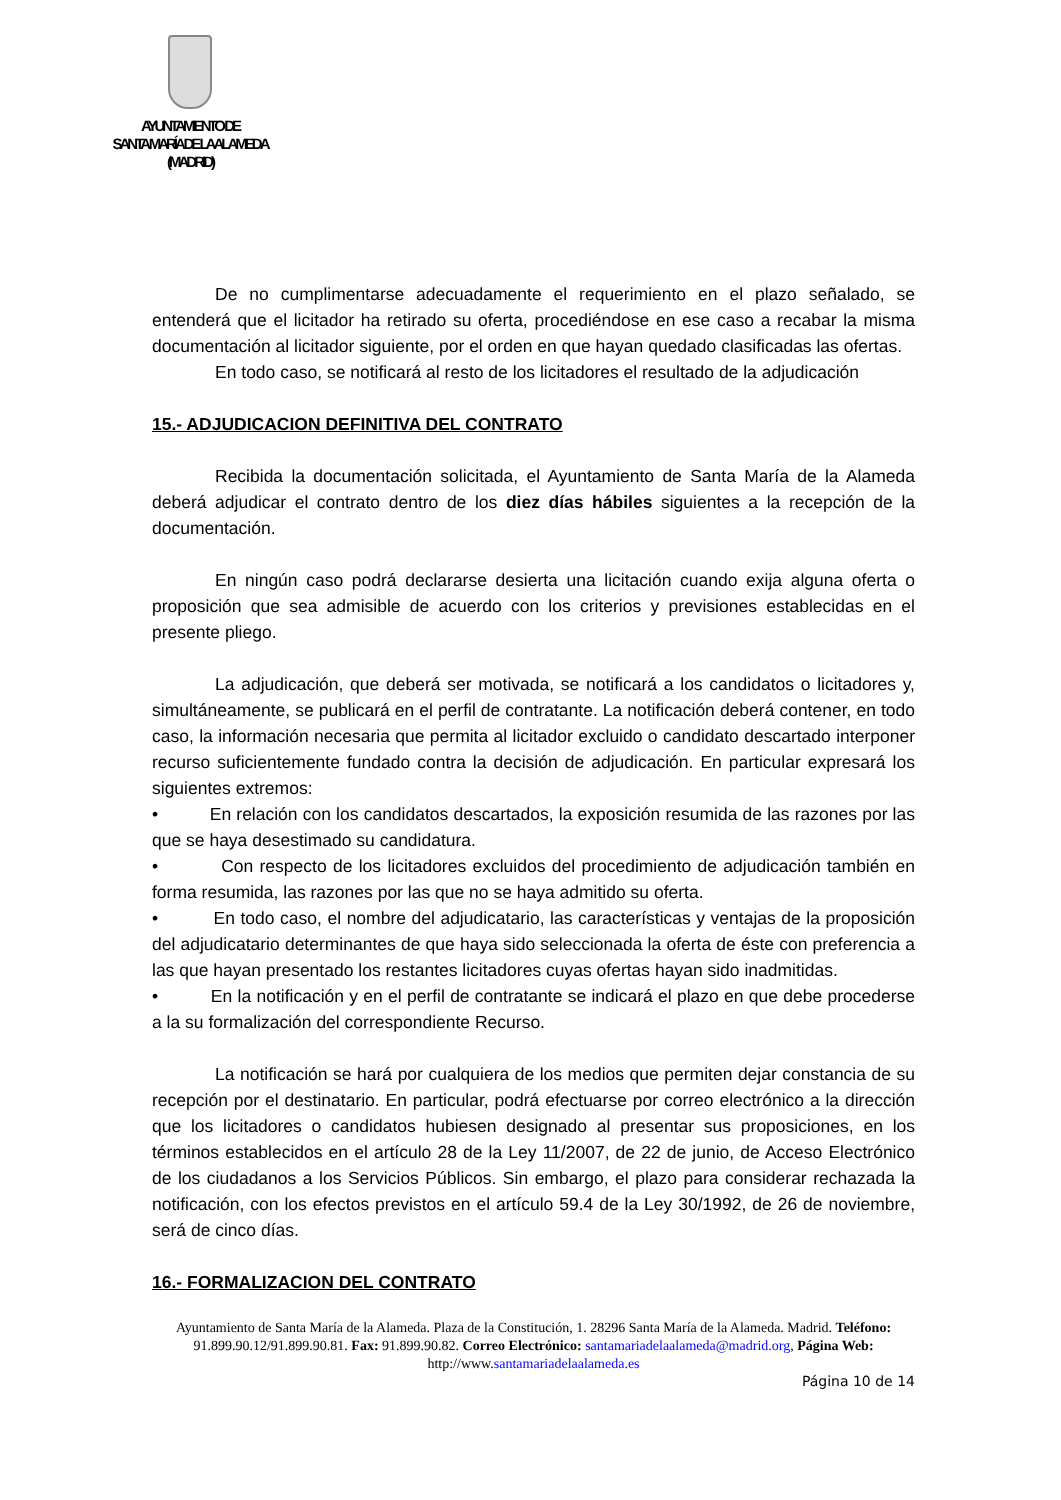AYUNTAMIENTO DE
SANTA MARÍA DE LA ALAMEDA
(MADRID)
De no cumplimentarse adecuadamente el requerimiento en el plazo señalado, se entenderá que el licitador ha retirado su oferta, procediéndose en ese caso a recabar la misma documentación al licitador siguiente, por el orden en que hayan quedado clasificadas las ofertas.
En todo caso, se notificará al resto de los licitadores el resultado de la adjudicación
15.- ADJUDICACION DEFINITIVA DEL CONTRATO
Recibida la documentación solicitada, el Ayuntamiento de Santa María de la Alameda deberá adjudicar el contrato dentro de los diez días hábiles siguientes a la recepción de la documentación.
En ningún caso podrá declararse desierta una licitación cuando exija alguna oferta o proposición que sea admisible de acuerdo con los criterios y previsiones establecidas en el presente pliego.
La adjudicación, que deberá ser motivada, se notificará a los candidatos o licitadores y, simultáneamente, se publicará en el perfil de contratante. La notificación deberá contener, en todo caso, la información necesaria que permita al licitador excluido o candidato descartado interponer recurso suficientemente fundado contra la decisión de adjudicación. En particular expresará los siguientes extremos:
• En relación con los candidatos descartados, la exposición resumida de las razones por las que se haya desestimado su candidatura.
• Con respecto de los licitadores excluidos del procedimiento de adjudicación también en forma resumida, las razones por las que no se haya admitido su oferta.
• En todo caso, el nombre del adjudicatario, las características y ventajas de la proposición del adjudicatario determinantes de que haya sido seleccionada la oferta de éste con preferencia a las que hayan presentado los restantes licitadores cuyas ofertas hayan sido inadmitidas.
• En la notificación y en el perfil de contratante se indicará el plazo en que debe procederse a la su formalización del correspondiente Recurso.
La notificación se hará por cualquiera de los medios que permiten dejar constancia de su recepción por el destinatario. En particular, podrá efectuarse por correo electrónico a la dirección que los licitadores o candidatos hubiesen designado al presentar sus proposiciones, en los términos establecidos en el artículo 28 de la Ley 11/2007, de 22 de junio, de Acceso Electrónico de los ciudadanos a los Servicios Públicos. Sin embargo, el plazo para considerar rechazada la notificación, con los efectos previstos en el artículo 59.4 de la Ley 30/1992, de 26 de noviembre, será de cinco días.
16.- FORMALIZACION DEL CONTRATO
Ayuntamiento de Santa María de la Alameda. Plaza de la Constitución, 1. 28296 Santa María de la Alameda. Madrid. Teléfono: 91.899.90.12/91.899.90.81. Fax: 91.899.90.82. Correo Electrónico: santamariadelaalameda@madrid.org, Página Web: http://www.santamariadelaalameda.es
Página 10 de 14